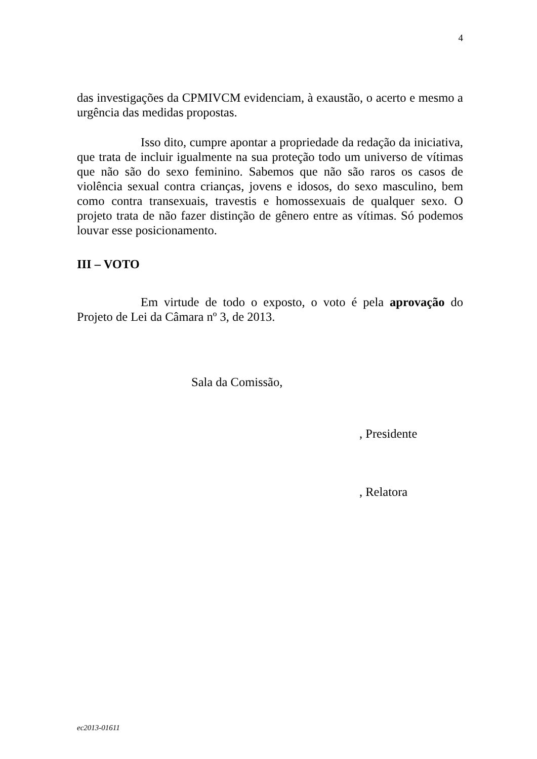4
das investigações da CPMIVCM evidenciam, à exaustão, o acerto e mesmo a urgência das medidas propostas.
Isso dito, cumpre apontar a propriedade da redação da iniciativa, que trata de incluir igualmente na sua proteção todo um universo de vítimas que não são do sexo feminino. Sabemos que não são raros os casos de violência sexual contra crianças, jovens e idosos, do sexo masculino, bem como contra transexuais, travestis e homossexuais de qualquer sexo. O projeto trata de não fazer distinção de gênero entre as vítimas. Só podemos louvar esse posicionamento.
III – VOTO
Em virtude de todo o exposto, o voto é pela aprovação do Projeto de Lei da Câmara nº 3, de 2013.
Sala da Comissão,
, Presidente
, Relatora
ec2013-01611